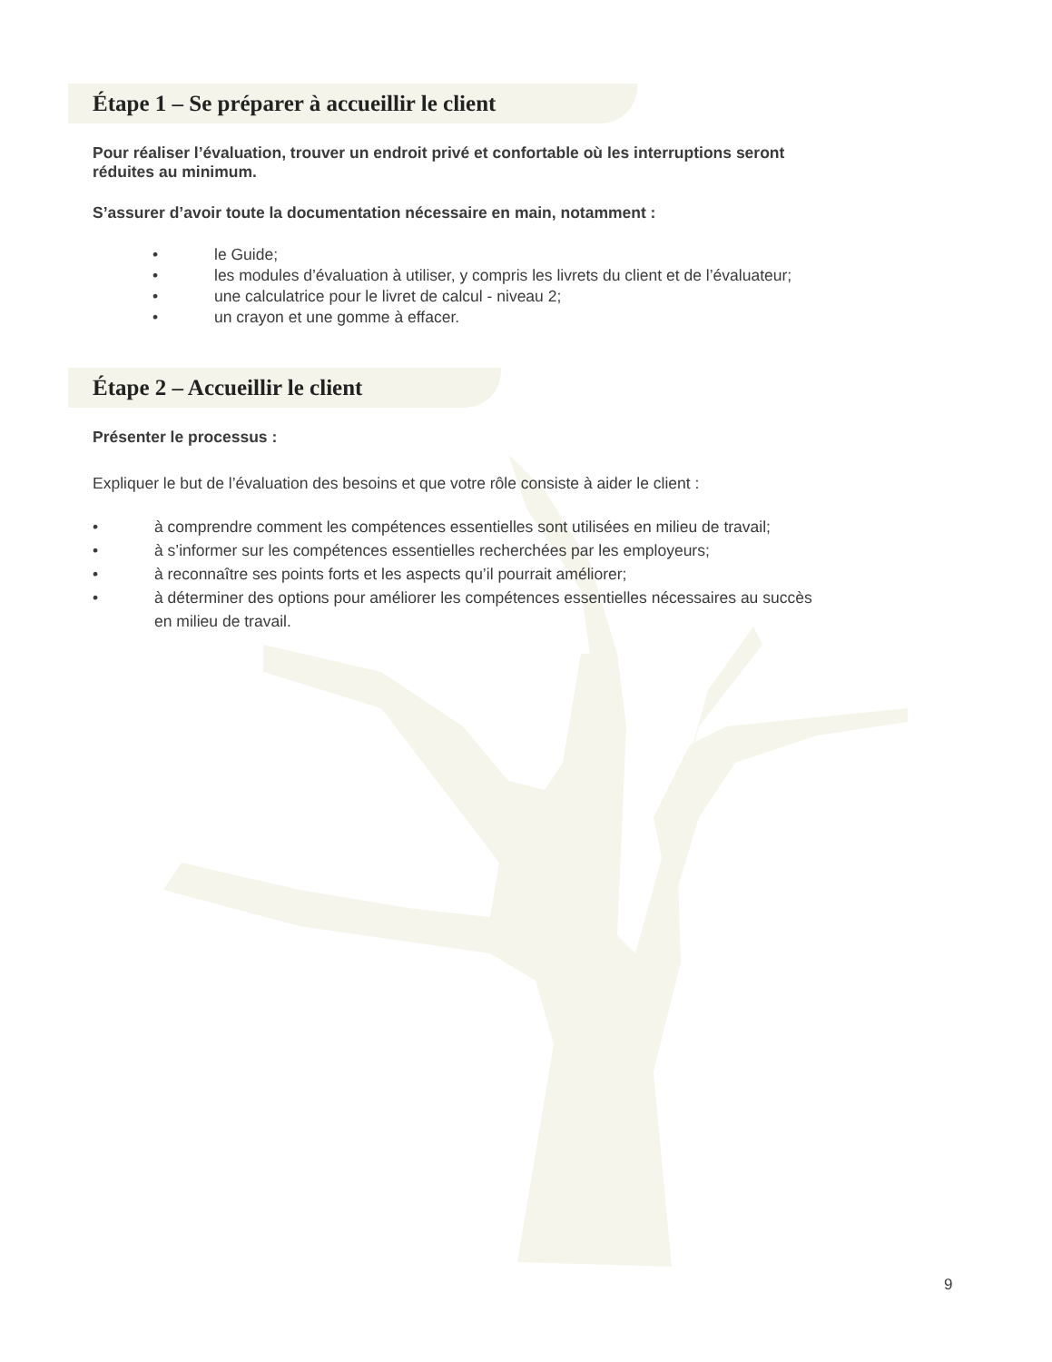Étape 1 – Se préparer à accueillir le client
Pour réaliser l’évaluation, trouver un endroit privé et confortable où les interruptions seront
réduites au minimum.
S’assurer d’avoir toute la documentation nécessaire en main, notamment :
• le Guide;
• les modules d’évaluation à utiliser, y compris les livrets du client et de l’évaluateur;
• une calculatrice pour le livret de calcul - niveau 2;
• un crayon et une gomme à effacer.
Étape 2 – Accueillir le client
Présenter le processus :
Expliquer le but de l’évaluation des besoins et que votre rôle consiste à aider le client :
• à comprendre comment les compétences essentielles sont utilisées en milieu de travail;
• à s’informer sur les compétences essentielles recherchées par les employeurs;
• à reconnaître ses points forts et les aspects qu’il pourrait améliorer;
• à déterminer des options pour améliorer les compétences essentielles nécessaires au succès
en milieu de travail.
9